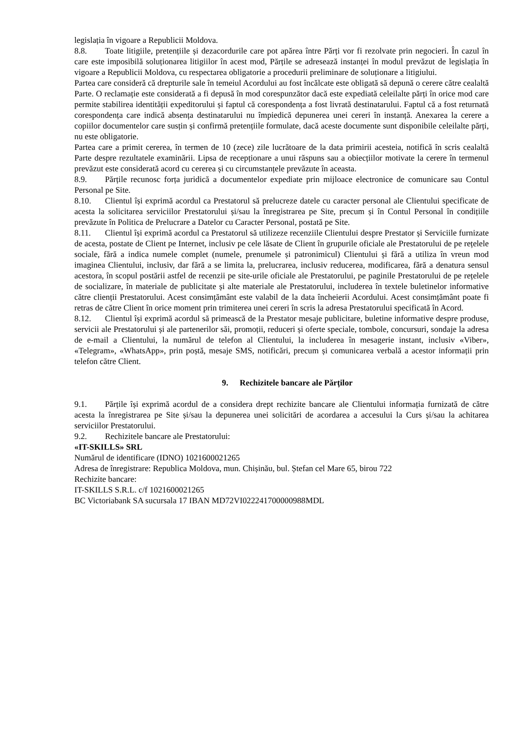legislația în vigoare a Republicii Moldova.
8.8. Toate litigiile, pretențiile și dezacordurile care pot apărea între Părți vor fi rezolvate prin negocieri. În cazul în care este imposibilă soluționarea litigiilor în acest mod, Părțile se adresează instanței în modul prevăzut de legislația în vigoare a Republicii Moldova, cu respectarea obligatorie a procedurii preliminare de soluționare a litigiului.
Partea care consideră că drepturile sale în temeiul Acordului au fost încălcate este obligată să depună o cerere către cealaltă Parte. O reclamație este considerată a fi depusă în mod corespunzător dacă este expediată celeilalte părți în orice mod care permite stabilirea identității expeditorului și faptul că corespondența a fost livrată destinatarului. Faptul că a fost returnată corespondența care indică absența destinatarului nu împiedică depunerea unei cereri în instanță. Anexarea la cerere a copiilor documentelor care susțin și confirmă pretențiile formulate, dacă aceste documente sunt disponibile celeilalte părți, nu este obligatorie.
Partea care a primit cererea, în termen de 10 (zece) zile lucrătoare de la data primirii acesteia, notifică în scris cealaltă Parte despre rezultatele examinării. Lipsa de recepționare a unui răspuns sau a obiecțiilor motivate la cerere în termenul prevăzut este considerată acord cu cererea și cu circumstanțele prevăzute în aceasta.
8.9. Părțile recunosc forța juridică a documentelor expediate prin mijloace electronice de comunicare sau Contul Personal pe Site.
8.10. Clientul își exprimă acordul ca Prestatorul să prelucreze datele cu caracter personal ale Clientului specificate de acesta la solicitarea serviciilor Prestatorului și/sau la înregistrarea pe Site, precum și în Contul Personal în condițiile prevăzute în Politica de Prelucrare a Datelor cu Caracter Personal, postată pe Site.
8.11. Clientul își exprimă acordul ca Prestatorul să utilizeze recenziile Clientului despre Prestator și Serviciile furnizate de acesta, postate de Client pe Internet, inclusiv pe cele lăsate de Client în grupurile oficiale ale Prestatorului de pe rețelele sociale, fără a indica numele complet (numele, prenumele și patronimicul) Clientului și fără a utiliza în vreun mod imaginea Clientului, inclusiv, dar fără a se limita la, prelucrarea, inclusiv reducerea, modificarea, fără a denatura sensul acestora, în scopul postării astfel de recenzii pe site-urile oficiale ale Prestatorului, pe paginile Prestatorului de pe rețelele de socializare, în materiale de publicitate și alte materiale ale Prestatorului, includerea în textele buletinelor informative către clienții Prestatorului. Acest consimțământ este valabil de la data încheierii Acordului. Acest consimțământ poate fi retras de către Client în orice moment prin trimiterea unei cereri în scris la adresa Prestatorului specificată în Acord.
8.12. Clientul își exprimă acordul să primească de la Prestator mesaje publicitare, buletine informative despre produse, servicii ale Prestatorului și ale partenerilor săi, promoții, reduceri și oferte speciale, tombole, concursuri, sondaje la adresa de e-mail a Clientului, la numărul de telefon al Clientului, la includerea în mesagerie instant, inclusiv «Viber», «Telegram», «WhatsApp», prin poștă, mesaje SMS, notificări, precum și comunicarea verbală a acestor informații prin telefon către Client.
9. Rechizitele bancare ale Părților
9.1. Părțile își exprimă acordul de a considera drept rechizite bancare ale Clientului informația furnizată de către acesta la înregistrarea pe Site și/sau la depunerea unei solicitări de acordarea a accesului la Curs și/sau la achitarea serviciilor Prestatorului.
9.2. Rechizitele bancare ale Prestatorului:
«IT-SKILLS» SRL
Numărul de identificare (IDNO) 1021600021265
Adresa de înregistrare: Republica Moldova, mun. Chișinău, bul. Ștefan cel Mare 65, birou 722
Rechizite bancare:
IT-SKILLS S.R.L. c/f 1021600021265
BC Victoriabank SA sucursala 17 IBAN MD72VI022241700000988MDL